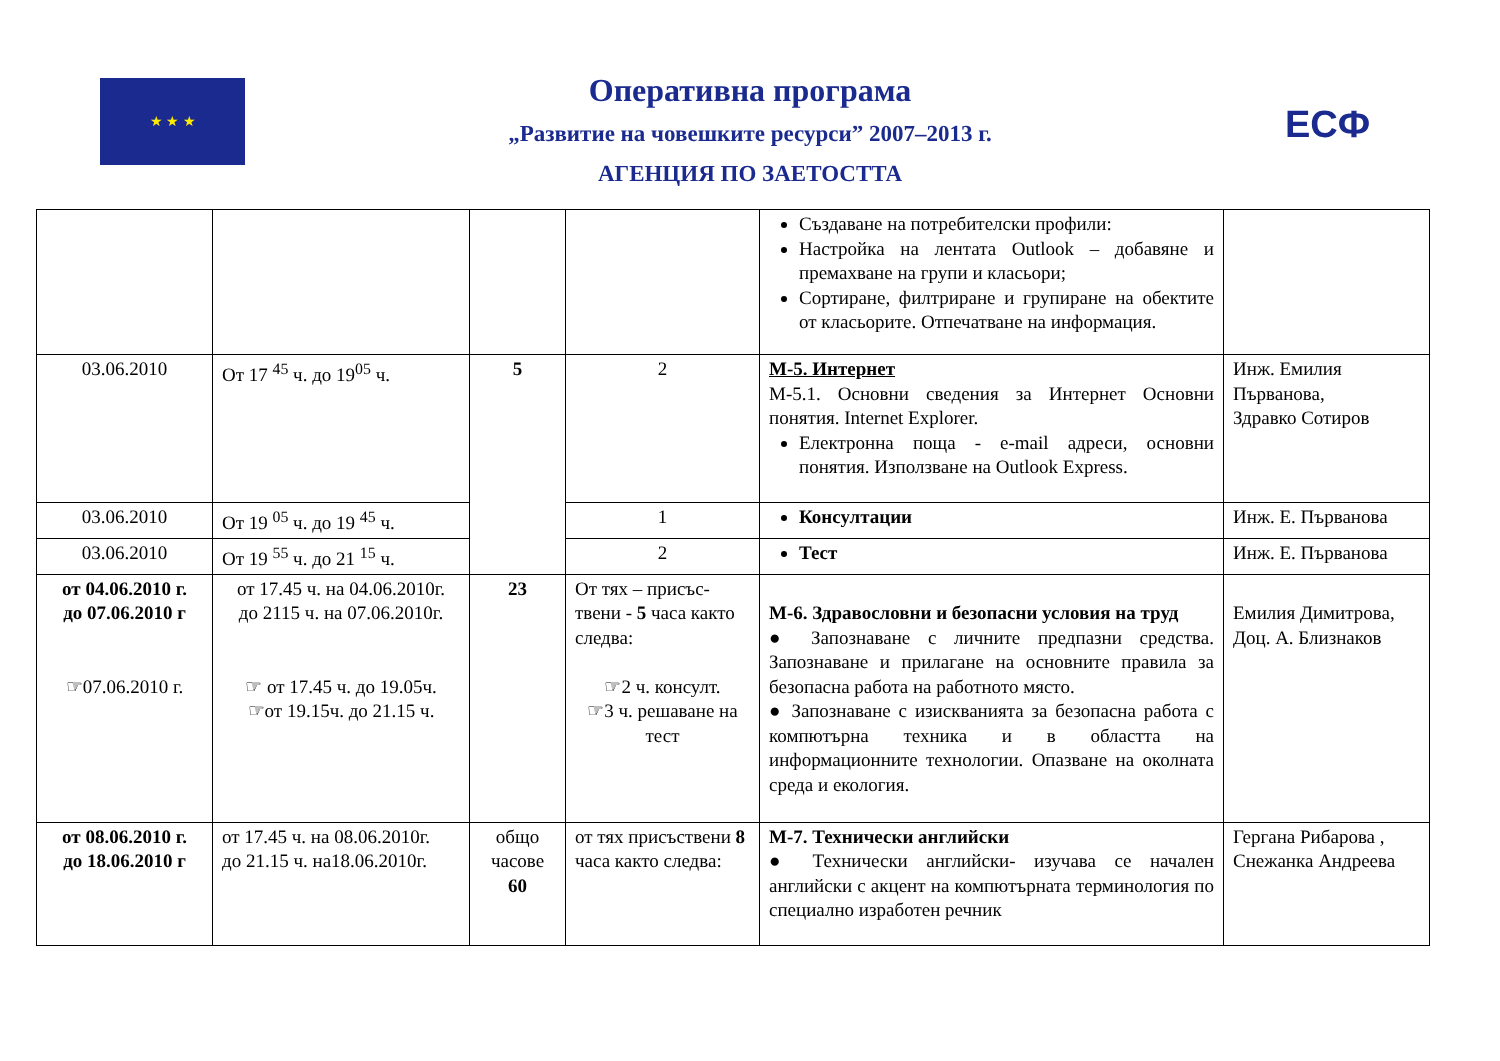★ ★ ★ ЕСФ
Оперативна програма
„Развитие на човешките ресурси” 2007–2013 г.
АГЕНЦИЯ ПО ЗАЕТОСТТА
| | | | | Създаване на потребителски профили: Настройка на лентата Outlook – добавяне и премахване на групи и класьори; Сортиране, филтриране и групиране на обектите от класьорите. Отпечатване на информация. | |
| 03.06.2010 | От 17 <sup>45</sup> ч. до 19<sup>05</sup> ч. | 5 | 2 | М-5. Интернет М-5.1. Основни сведения за Интернет Основни понятия. Internet Explorer. Електронна поща - e-mail адреси, основни понятия. Използване на Outlook Express. | Инж. Емилия Първанова, Здравко Сотиров |
| 03.06.2010 | От 19 <sup>05</sup> ч. до 19 <sup>45</sup> ч. | | 1 | Консултации | Инж. Е. Първанова |
| 03.06.2010 | От 19 <sup>55</sup> ч. до 21 <sup>15</sup> ч. | | 2 | Тест | Инж. Е. Първанова |
| от 04.06.2010 г. до 07.06.2010 г ☞07.06.2010 г. | от 17.45 ч. на 04.06.2010г. до 2115 ч. на 07.06.2010г. ☞ от 17.45 ч. до 19.05ч. ☞от 19.15ч. до 21.15 ч. | 23 | От тях – присъс-твени - 5 часа както следва: ☞2 ч. консулт. ☞3 ч. решаване на тест | М-6. Здравословни и безопасни условия на труд ● Запознаване с личните предпазни средства. Запознаване и прилагане на основните правила за безопасна работа на работното място. ● Запознаване с изискванията за безопасна работа с компютърна техника и в областта на информационните технологии. Опазване на околната среда и екология. | Емилия Димитрова, Доц. А. Близнаков |
| от 08.06.2010 г. до 18.06.2010 г | от 17.45 ч. на 08.06.2010г. до 21.15 ч. на18.06.2010г. | общо часове 60 | от тях присъствени 8 часа както следва: | М-7. Технически английски ● Технически английски- изучава се начален английски с акцент на компютърната терминология по специално изработен речник | Гергана Рибарова , Снежанка Андреева |